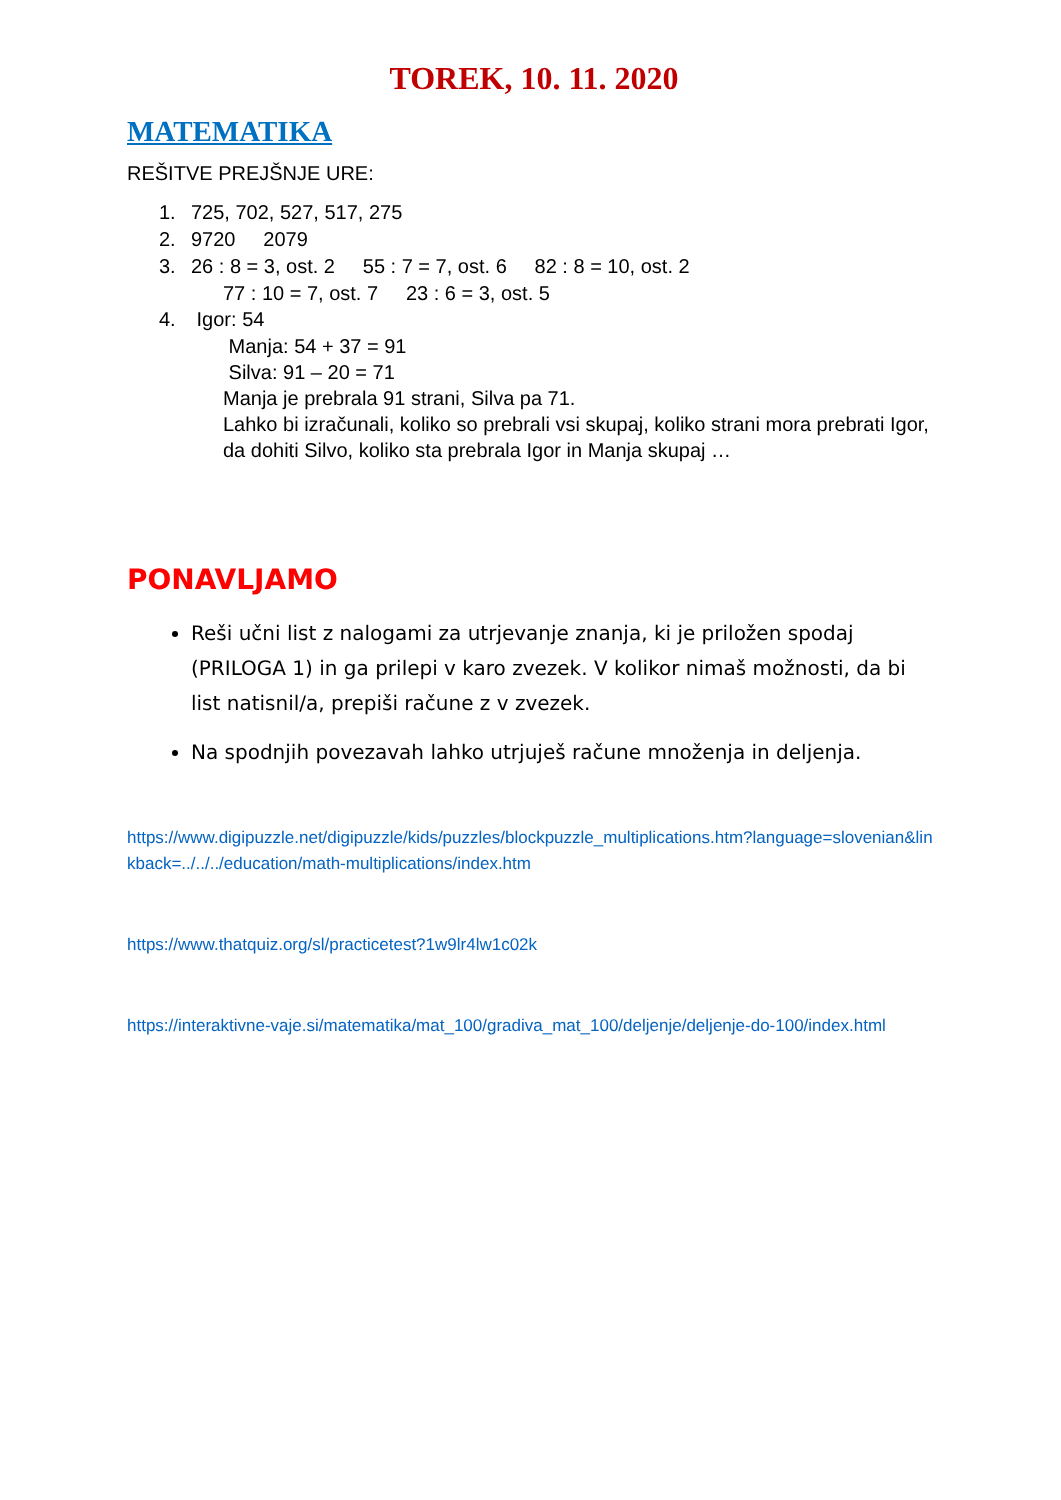TOREK, 10. 11. 2020
MATEMATIKA
REŠITVE PREJŠNJE URE:
1. 725, 702, 527, 517, 275
2. 9720 2079
3. 26 : 8 = 3, ost. 2 55 : 7 = 7, ost. 6 82 : 8 = 10, ost. 2
77 : 10 = 7, ost. 7 23 : 6 = 3, ost. 5
4. Igor: 54
Manja: 54 + 37 = 91
Silva: 91 – 20 = 71
Manja je prebrala 91 strani, Silva pa 71.
Lahko bi izračunali, koliko so prebrali vsi skupaj, koliko strani mora prebrati Igor, da dohiti Silvo, koliko sta prebrala Igor in Manja skupaj …
PONAVLJAMO
Reši učni list z nalogami za utrjevanje znanja, ki je priložen spodaj (PRILOGA 1) in ga prilepi v karo zvezek. V kolikor nimaš možnosti, da bi list natisnil/a, prepiši račune z v zvezek.
Na spodnjih povezavah lahko utrjuješ račune množenja in deljenja.
https://www.digipuzzle.net/digipuzzle/kids/puzzles/blockpuzzle_multiplications.htm?language=slovenian&linkback=../../../education/math-multiplications/index.htm
https://www.thatquiz.org/sl/practicetest?1w9lr4lw1c02k
https://interaktivne-vaje.si/matematika/mat_100/gradiva_mat_100/deljenje/deljenje-do-100/index.html